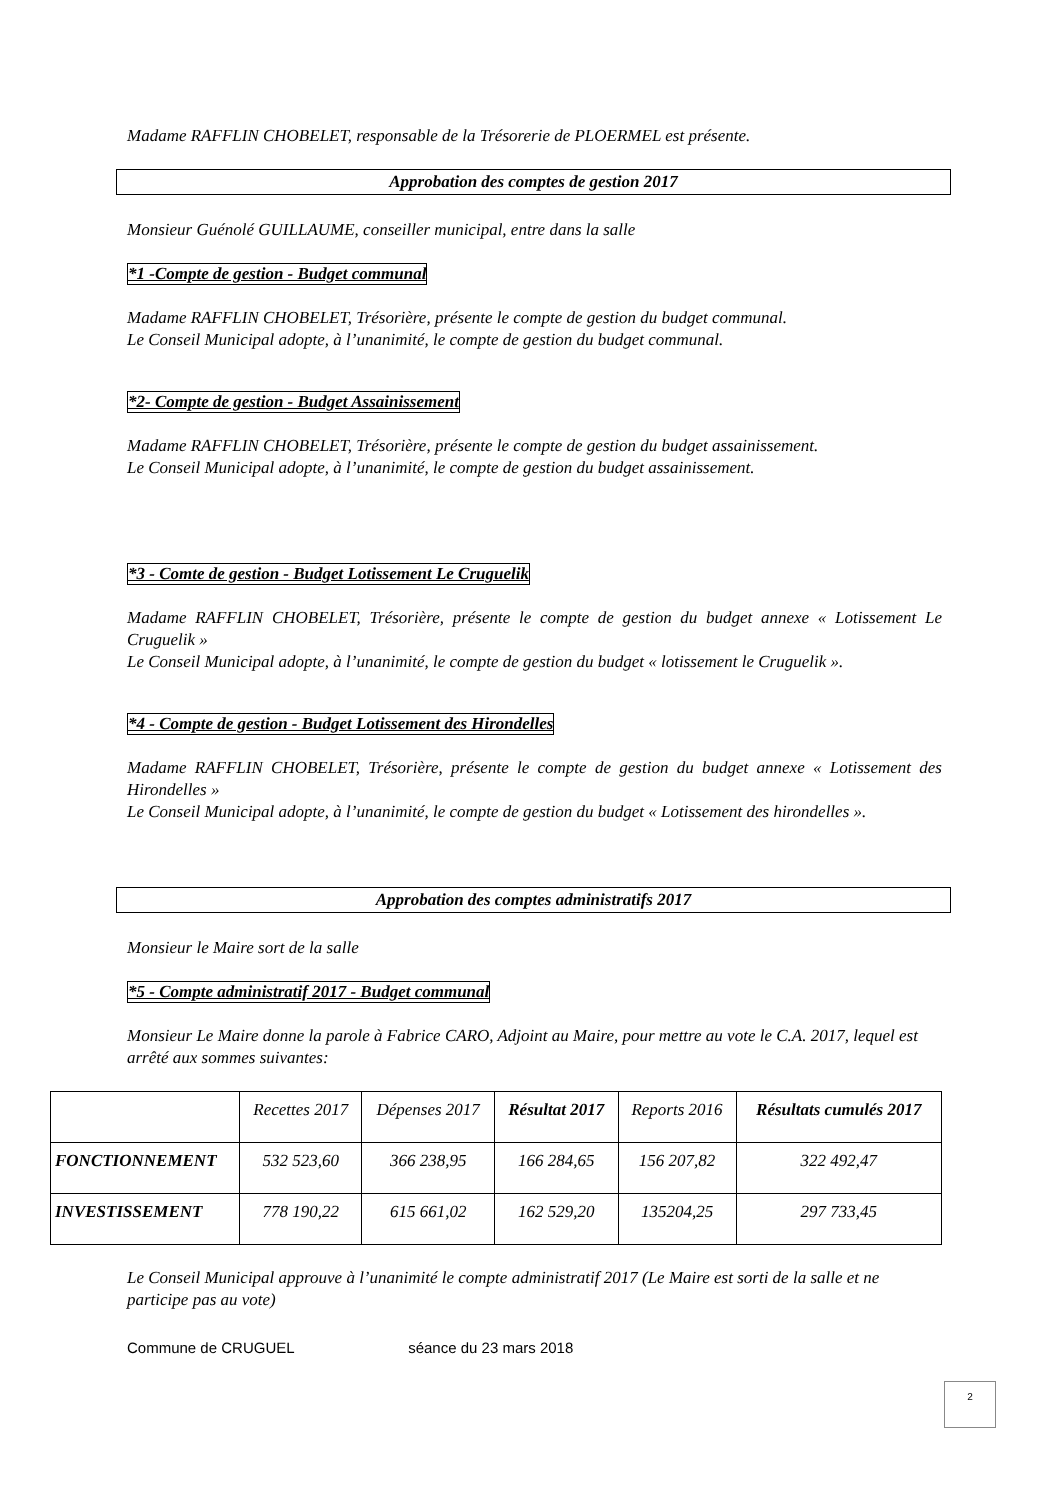Madame RAFFLIN CHOBELET, responsable de la Trésorerie de PLOERMEL est présente.
Approbation des comptes de gestion 2017
Monsieur Guénolé GUILLAUME, conseiller municipal, entre dans la salle
*1 -Compte de gestion - Budget communal
Madame RAFFLIN CHOBELET, Trésorière, présente le compte de gestion du budget communal.
Le Conseil Municipal adopte, à l’unanimité, le compte de gestion du budget communal.
*2- Compte de gestion - Budget Assainissement
Madame RAFFLIN CHOBELET, Trésorière, présente le compte de gestion du budget assainissement.
Le Conseil Municipal adopte, à l’unanimité, le compte de gestion du budget assainissement.
*3 - Comte de gestion - Budget Lotissement Le Cruguelik
Madame RAFFLIN CHOBELET, Trésorière, présente le compte de gestion du budget annexe « Lotissement Le Cruguelik »
Le Conseil Municipal adopte, à l’unanimité, le compte de gestion du budget « lotissement le Cruguelik ».
*4 - Compte de gestion - Budget Lotissement des Hirondelles
Madame RAFFLIN CHOBELET, Trésorière, présente le compte de gestion du budget annexe « Lotissement des Hirondelles »
Le Conseil Municipal adopte, à l’unanimité, le compte de gestion du budget « Lotissement des hirondelles ».
Approbation des comptes administratifs 2017
Monsieur le Maire sort de la salle
*5 - Compte administratif 2017 - Budget communal
Monsieur Le Maire donne la parole à Fabrice CARO, Adjoint au Maire, pour mettre au vote le C.A. 2017, lequel est arrêté aux sommes suivantes:
| | Recettes 2017 | Dépenses 2017 | Résultat 2017 | Reports 2016 | Résultats cumulés 2017 |
| --- | --- | --- | --- | --- | --- |
| FONCTIONNEMENT | 532 523,60 | 366 238,95 | 166 284,65 | 156 207,82 | 322 492,47 |
| INVESTISSEMENT | 778 190,22 | 615 661,02 | 162 529,20 | 135204,25 | 297 733,45 |
Le Conseil Municipal approuve à l’unanimité le compte administratif 2017 (Le Maire est sorti de la salle et ne participe pas au vote)
Commune de CRUGUEL séance du 23 mars 2018
2